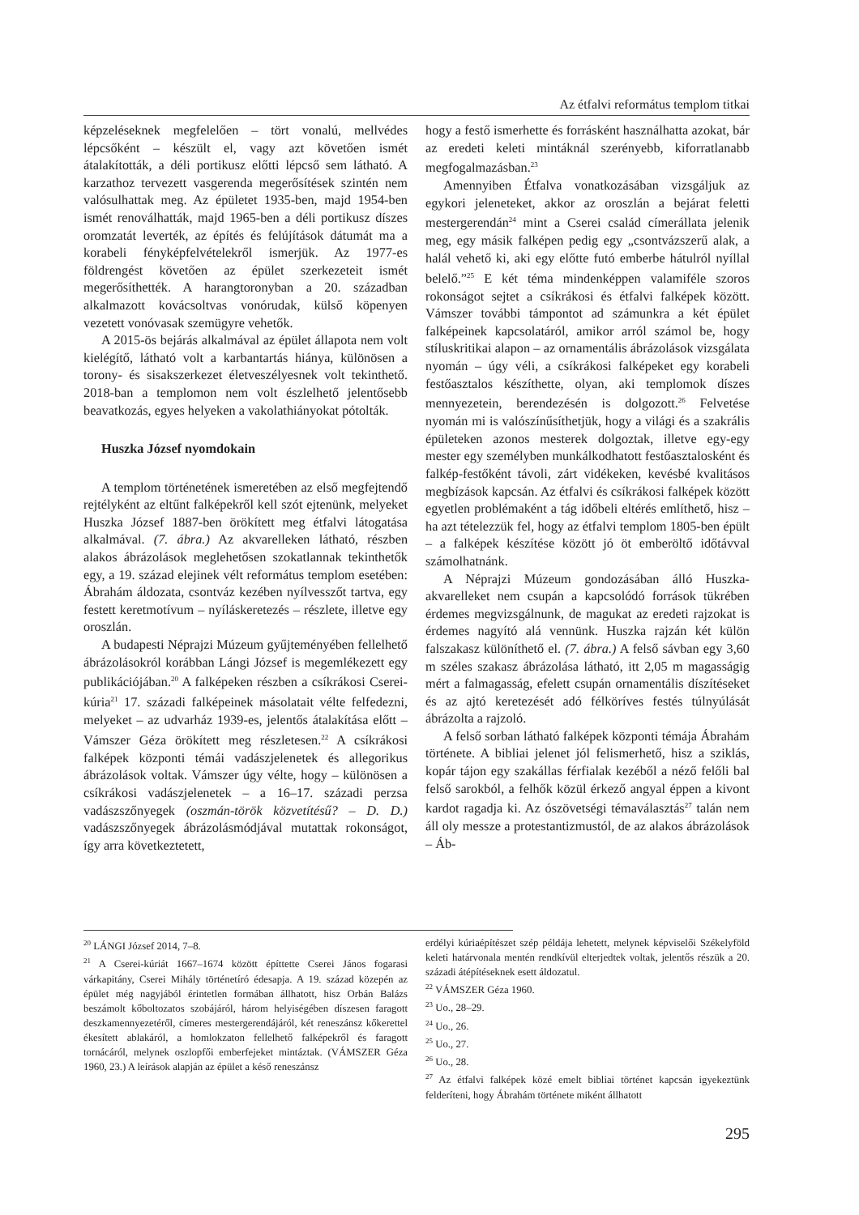Az étfalvi református templom titkai
képzeléseknek megfelelően – tört vonalú, mellvédes lépcsőként – készült el, vagy azt követően ismét átalakították, a déli portikusz előtti lépcső sem látható. A karzathoz tervezett vasgerenda megerősítések szintén nem valósulhattak meg. Az épületet 1935-ben, majd 1954-ben ismét renoválhatták, majd 1965-ben a déli portikusz díszes oromzatát leverték, az építés és felújítások dátumát ma a korabeli fényképfelvételekről ismerjük. Az 1977-es földrengést követően az épület szerkezeteit ismét megerősíthették. A harangtoronyban a 20. században alkalmazott kovácsoltvas vonórudak, külső köpenyen vezetett vonóvasak szemügyre vehetők.
A 2015-ös bejárás alkalmával az épület állapota nem volt kielégítő, látható volt a karbantartás hiánya, különösen a torony- és sisakszerkezet életveszélyesnek volt tekinthető. 2018-ban a templomon nem volt észlelhető jelentősebb beavatkozás, egyes helyeken a vakolathiányokat pótolták.
Huszka József nyomdokain
A templom történetének ismeretében az első megfejtendő rejtélyként az eltűnt falképekről kell szót ejtenünk, melyeket Huszka József 1887-ben örökített meg étfalvi látogatása alkalmával. (7. ábra.) Az akvarelleken látható, részben alakos ábrázolások meglehetősen szokatlannak tekinthetők egy, a 19. század elejinek vélt református templom esetében: Ábrahám áldozata, csontváz kezében nyílvesszőt tartva, egy festett keretmotívum – nyíláskeretezés – részlete, illetve egy oroszlán.
A budapesti Néprajzi Múzeum gyűjteményében fellelhető ábrázolásokról korábban Lángi József is megemlékezett egy publikációjában.<sup>20</sup> A falképeken részben a csíkrákosi Cserei-kúria<sup>21</sup> 17. századi falképeinek másolatait vélte felfedezni, melyeket – az udvarház 1939-es, jelentős átalakítása előtt – Vámszer Géza örökített meg részletesen.<sup>22</sup> A csíkrákosi falképek központi témái vadászjelenetek és allegorikus ábrázolások voltak. Vámszer úgy vélte, hogy – különösen a csíkrákosi vadászjelenetek – a 16–17. századi perzsa vadászszőnyegek (oszmán-török közvetítésű? – D. D.) vadászszőnyegek ábrázolásmódjával mutattak rokonságot, így arra következtetett,
hogy a festő ismerhette és forrásként használhatta azokat, bár az eredeti keleti mintáknál szerényebb, kiforratlanabb megfogalmazásban.<sup>23</sup>
Amennyiben Étfalva vonatkozásában vizsgáljuk az egykori jeleneteket, akkor az oroszlán a bejárat feletti mestergerendán<sup>24</sup> mint a Cserei család címerállata jelenik meg, egy másik falképen pedig egy „csontvázszerű alak, a halál vehető ki, aki egy előtte futó emberbe hátulról nyíllal belelő.”<sup>25</sup> E két téma mindenképpen valamiféle szoros rokonságot sejtet a csíkrákosi és étfalvi falképek között. Vámszer további támpontot ad számunkra a két épület falképeinek kapcsolatáról, amikor arról számol be, hogy stíluskritikai alapon – az ornamentális ábrázolások vizsgálata nyomán – úgy véli, a csíkrákosi falképeket egy korabeli festőasztalos készíthette, olyan, aki templomok díszes mennyezetein, berendezésén is dolgozott.<sup>26</sup> Felvetése nyomán mi is valószínűsíthetjük, hogy a világi és a szakrális épületeken azonos mesterek dolgoztak, illetve egy-egy mester egy személyben munkálkodhatott festőasztalosként és falkép-festőként távoli, zárt vidékeken, kevésbé kvalitásos megbízások kapcsán. Az étfalvi és csíkrákosi falképek között egyetlen problémaként a tág időbeli eltérés említhető, hisz – ha azt tételezzük fel, hogy az étfalvi templom 1805-ben épült – a falképek készítése között jó öt emberöltő időtávval számolhatnánk.
A Néprajzi Múzeum gondozásában álló Huszka-akvarelleket nem csupán a kapcsolódó források tükrében érdemes megvizsgálnunk, de magukat az eredeti rajzokat is érdemes nagyító alá vennünk. Huszka rajzán két külön falszakasz különíthető el. (7. ábra.) A felső sávban egy 3,60 m széles szakasz ábrázolása látható, itt 2,05 m magasságig mért a falmagasság, efelett csupán ornamentális díszítéseket és az ajtó keretezését adó félköríves festés túlnyúlását ábrázolta a rajzoló.
A felső sorban látható falképek központi témája Ábrahám története. A bibliai jelenet jól felismerhető, hisz a sziklás, kopár tájon egy szakállas férfialak kezéből a néző felőli bal felső sarokból, a felhők közül érkező angyal éppen a kivont kardot ragadja ki. Az ószövetségi témaválasztás<sup>27</sup> talán nem áll oly messze a protestantizmustól, de az alakos ábrázolások – Áb-
<sup>20</sup> LÁNGI József 2014, 7–8.
<sup>21</sup> A Cserei-kúriát 1667–1674 között építtette Cserei János fogarasi várkapitány, Cserei Mihály történetíró édesapja. A 19. század közepén az épület még nagyjából érintetlen formában állhatott, hisz Orbán Balázs beszámolt kőboltozatos szobájáról, három helyiségében díszesen faragott deszkamennyezetéről, címeres mestergerendájáról, két reneszánsz kőkerettel ékesített ablakáról, a homlokzaton fellelhető falképekről és faragott tornácáról, melynek oszlopfői emberfejeket mintáztak. (VÁMSZER Géza 1960, 23.) A leírások alapján az épület a késő reneszánsz
erdélyi kúriaépítészet szép példája lehetett, melynek képviselői Székelyföld keleti határvonala mentén rendkívül elterjedtek voltak, jelentős részük a 20. századi átépítéseknek esett áldozatul.
<sup>22</sup> VÁMSZER Géza 1960.
<sup>23</sup> Uo., 28–29.
<sup>24</sup> Uo., 26.
<sup>25</sup> Uo., 27.
<sup>26</sup> Uo., 28.
<sup>27</sup> Az étfalvi falképek közé emelt bibliai történet kapcsán igyekeztünk felderíteni, hogy Ábrahám története miként állhatott
295